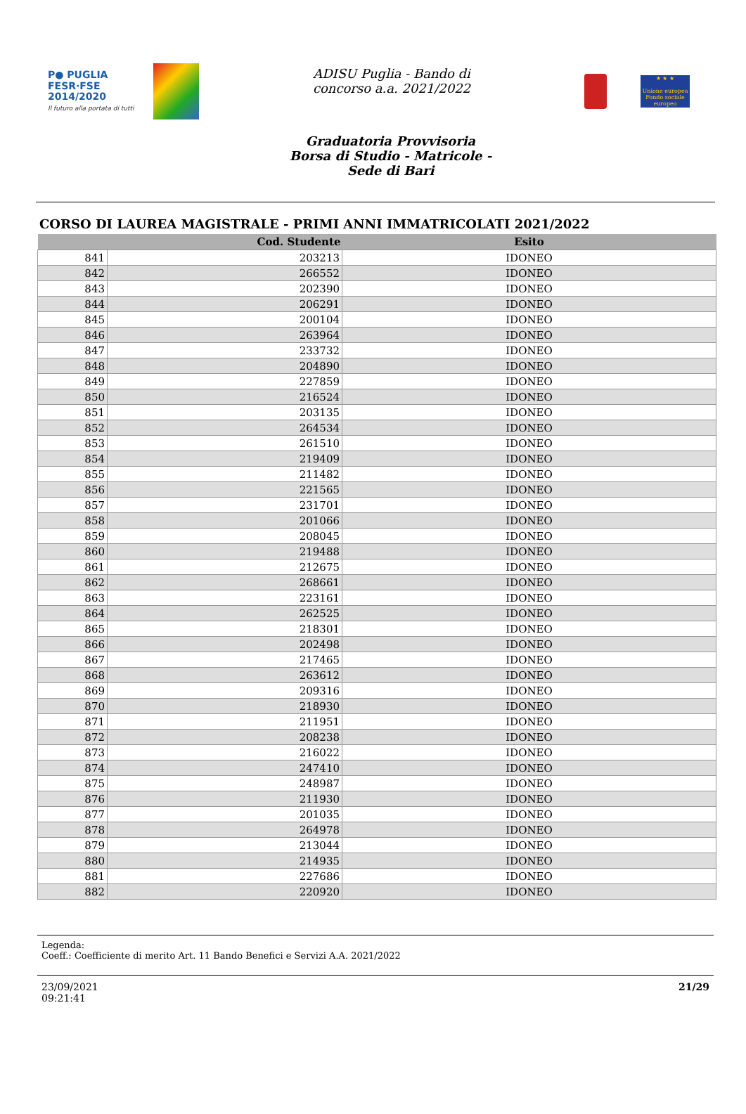P● PUGLIA
FESR·FSE
2014/2020
Il futuro alla portata di tutti
ADISU Puglia - Bando di
concorso a.a. 2021/2022
★ ★ ★
Unione europea
Fondo sociale europeo
Graduatoria Provvisoria
Borsa di Studio - Matricole -
Sede di Bari
CORSO DI LAUREA MAGISTRALE - PRIMI ANNI IMMATRICOLATI 2021/2022
| | Cod. Studente | Esito |
| --- | --- | --- |
| 841 | 203213 | IDONEO |
| 842 | 266552 | IDONEO |
| 843 | 202390 | IDONEO |
| 844 | 206291 | IDONEO |
| 845 | 200104 | IDONEO |
| 846 | 263964 | IDONEO |
| 847 | 233732 | IDONEO |
| 848 | 204890 | IDONEO |
| 849 | 227859 | IDONEO |
| 850 | 216524 | IDONEO |
| 851 | 203135 | IDONEO |
| 852 | 264534 | IDONEO |
| 853 | 261510 | IDONEO |
| 854 | 219409 | IDONEO |
| 855 | 211482 | IDONEO |
| 856 | 221565 | IDONEO |
| 857 | 231701 | IDONEO |
| 858 | 201066 | IDONEO |
| 859 | 208045 | IDONEO |
| 860 | 219488 | IDONEO |
| 861 | 212675 | IDONEO |
| 862 | 268661 | IDONEO |
| 863 | 223161 | IDONEO |
| 864 | 262525 | IDONEO |
| 865 | 218301 | IDONEO |
| 866 | 202498 | IDONEO |
| 867 | 217465 | IDONEO |
| 868 | 263612 | IDONEO |
| 869 | 209316 | IDONEO |
| 870 | 218930 | IDONEO |
| 871 | 211951 | IDONEO |
| 872 | 208238 | IDONEO |
| 873 | 216022 | IDONEO |
| 874 | 247410 | IDONEO |
| 875 | 248987 | IDONEO |
| 876 | 211930 | IDONEO |
| 877 | 201035 | IDONEO |
| 878 | 264978 | IDONEO |
| 879 | 213044 | IDONEO |
| 880 | 214935 | IDONEO |
| 881 | 227686 | IDONEO |
| 882 | 220920 | IDONEO |
Legenda:
Coeff.: Coefficiente di merito Art. 11 Bando Benefici e Servizi A.A. 2021/2022
23/09/2021
09:21:41
21/29